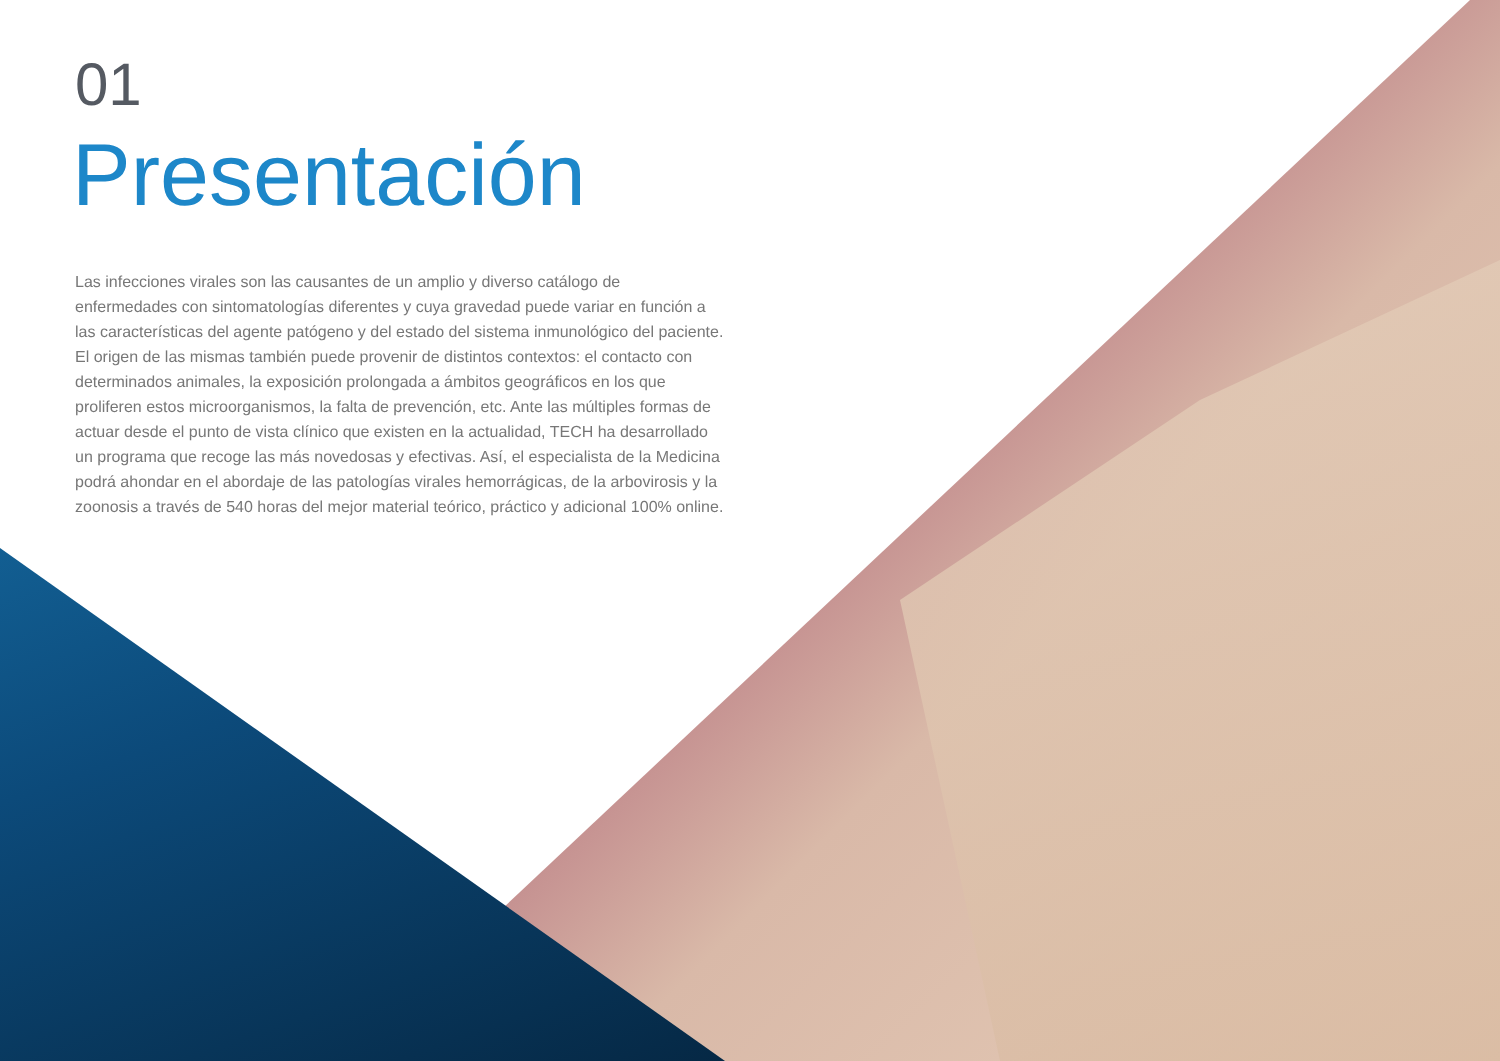01
Presentación
Las infecciones virales son las causantes de un amplio y diverso catálogo de enfermedades con sintomatologías diferentes y cuya gravedad puede variar en función a las características del agente patógeno y del estado del sistema inmunológico del paciente. El origen de las mismas también puede provenir de distintos contextos: el contacto con determinados animales, la exposición prolongada a ámbitos geográficos en los que proliferen estos microorganismos, la falta de prevención, etc. Ante las múltiples formas de actuar desde el punto de vista clínico que existen en la actualidad, TECH ha desarrollado un programa que recoge las más novedosas y efectivas. Así, el especialista de la Medicina podrá ahondar en el abordaje de las patologías virales hemorrágicas, de la arbovirosis y la zoonosis a través de 540 horas del mejor material teórico, práctico y adicional 100% online.